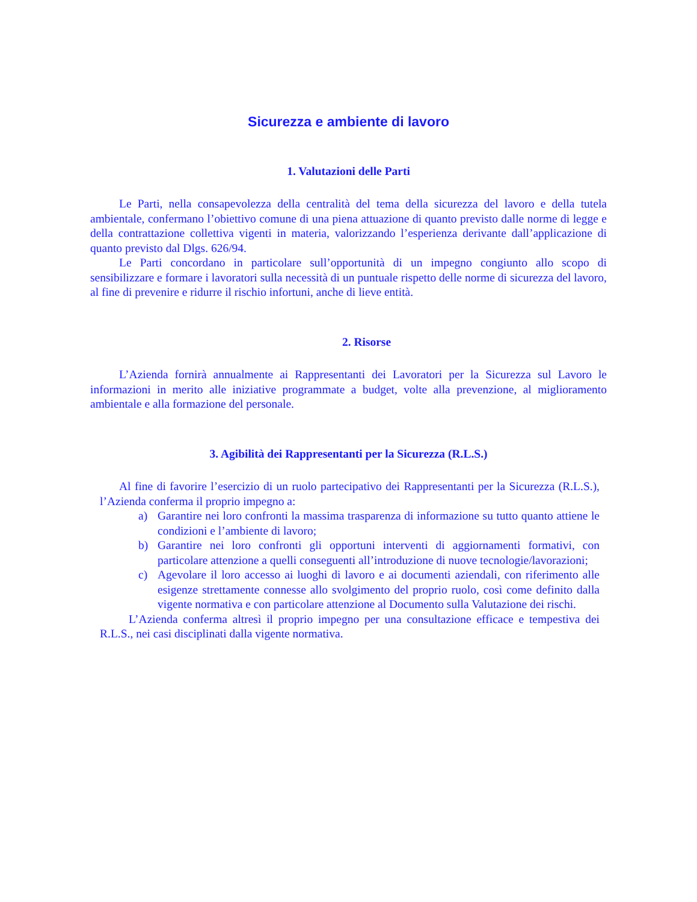Sicurezza e ambiente di lavoro
1. Valutazioni delle Parti
Le Parti, nella consapevolezza della centralità del tema della sicurezza del lavoro e della tutela ambientale, confermano l’obiettivo comune di una piena attuazione di quanto previsto dalle norme di legge e della contrattazione collettiva vigenti in materia, valorizzando l’esperienza derivante dall’applicazione di quanto previsto dal Dlgs. 626/94.
Le Parti concordano in particolare sull’opportunità di un impegno congiunto allo scopo di sensibilizzare e formare i lavoratori sulla necessità di un puntuale rispetto delle norme di sicurezza del lavoro, al fine di prevenire e ridurre il rischio infortuni, anche di lieve entità.
2. Risorse
L’Azienda fornirà annualmente ai Rappresentanti dei Lavoratori per la Sicurezza sul Lavoro le informazioni in merito alle iniziative programmate a budget, volte alla prevenzione, al miglioramento ambientale e alla formazione del personale.
3. Agibilità dei Rappresentanti per la Sicurezza (R.L.S.)
Al fine di favorire l’esercizio di un ruolo partecipativo dei Rappresentanti per la Sicurezza (R.L.S.), l’Azienda conferma il proprio impegno a:
a) Garantire nei loro confronti la massima trasparenza di informazione su tutto quanto attiene le condizioni e l’ambiente di lavoro;
b) Garantire nei loro confronti gli opportuni interventi di aggiornamenti formativi, con particolare attenzione a quelli conseguenti all’introduzione di nuove tecnologie/lavorazioni;
c) Agevolare il loro accesso ai luoghi di lavoro e ai documenti aziendali, con riferimento alle esigenze strettamente connesse allo svolgimento del proprio ruolo, così come definito dalla vigente normativa e con particolare attenzione al Documento sulla Valutazione dei rischi.
L’Azienda conferma altresì il proprio impegno per una consultazione efficace e tempestiva dei R.L.S., nei casi disciplinati dalla vigente normativa.